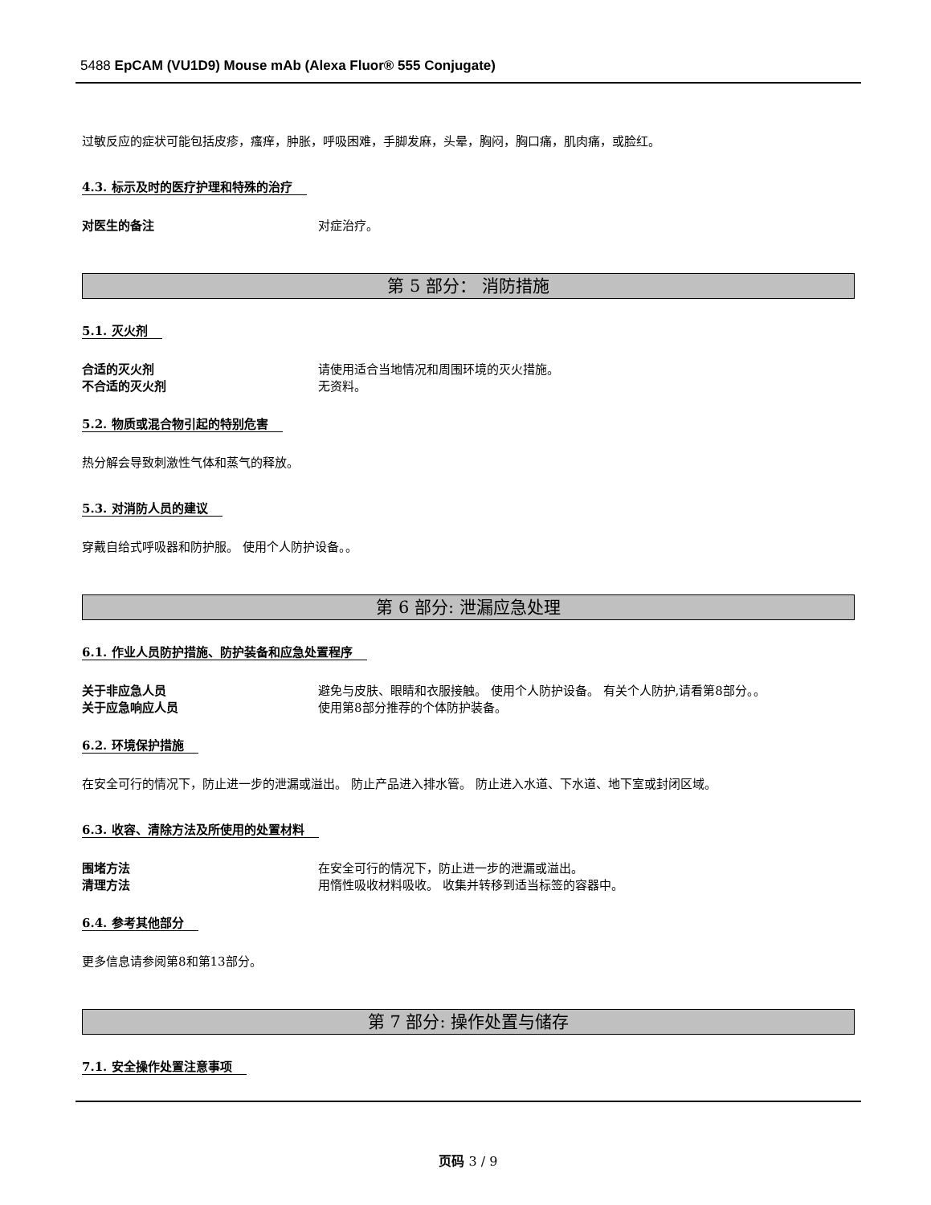5488 EpCAM (VU1D9) Mouse mAb (Alexa Fluor® 555 Conjugate)
过敏反应的症状可能包括皮疹，瘙痒，肿胀，呼吸困难，手脚发麻，头晕，胸闷，胸口痛，肌肉痛，或脸红。
4.3. 标示及时的医疗护理和特殊的治疗
对医生的备注 对症治疗。
第 5 部分： 消防措施
5.1. 灭火剂
合适的灭火剂 请使用适合当地情况和周围环境的灭火措施。
不合适的灭火剂 无资料。
5.2. 物质或混合物引起的特别危害
热分解会导致刺激性气体和蒸气的释放。
5.3. 对消防人员的建议
穿戴自给式呼吸器和防护服。 使用个人防护设备。。
第 6 部分: 泄漏应急处理
6.1. 作业人员防护措施、防护装备和应急处置程序
关于非应急人员 避免与皮肤、眼睛和衣服接触。 使用个人防护设备。 有关个人防护,请看第8部分。。
关于应急响应人员 使用第8部分推荐的个体防护装备。
6.2. 环境保护措施
在安全可行的情况下，防止进一步的泄漏或溢出。 防止产品进入排水管。 防止进入水道、下水道、地下室或封闭区域。
6.3. 收容、清除方法及所使用的处置材料
围堵方法 在安全可行的情况下，防止进一步的泄漏或溢出。
清理方法 用惰性吸收材料吸收。 收集并转移到适当标签的容器中。
6.4. 参考其他部分
更多信息请参阅第8和第13部分。
第 7 部分: 操作处置与储存
7.1. 安全操作处置注意事项
页码 3 / 9